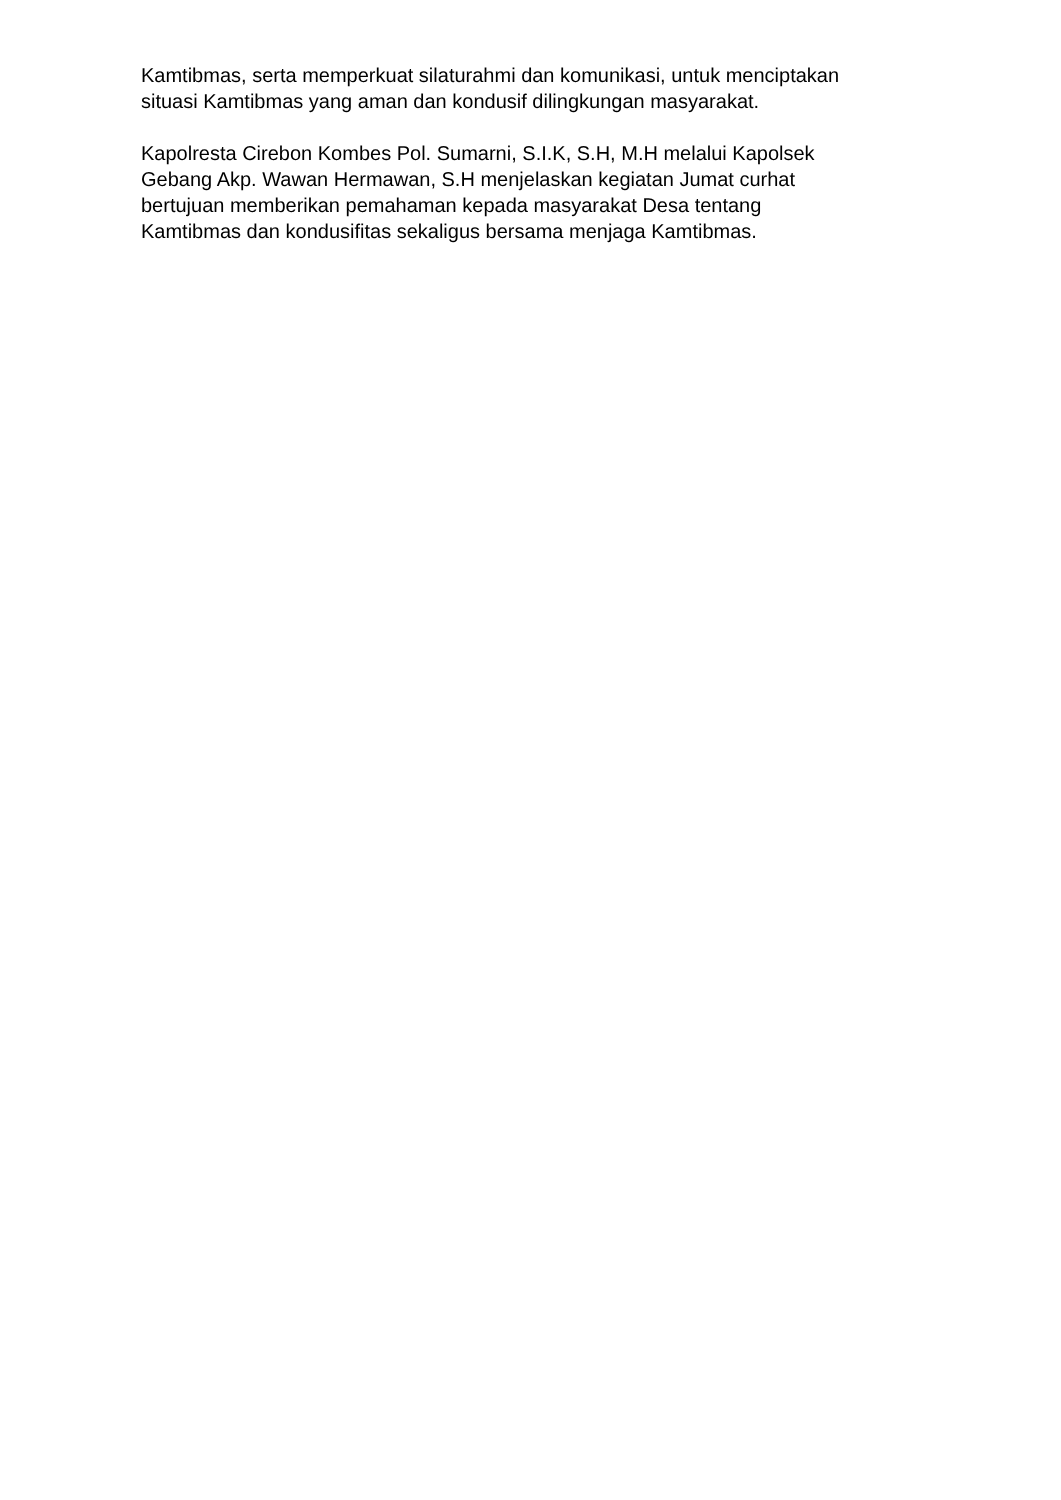Kamtibmas, serta memperkuat silaturahmi dan komunikasi, untuk menciptakan
situasi Kamtibmas yang aman dan kondusif dilingkungan masyarakat.
Kapolresta Cirebon Kombes Pol. Sumarni, S.I.K, S.H, M.H melalui Kapolsek
Gebang Akp. Wawan Hermawan, S.H menjelaskan kegiatan Jumat curhat
bertujuan memberikan pemahaman kepada masyarakat Desa tentang
Kamtibmas dan kondusifitas sekaligus bersama menjaga Kamtibmas.